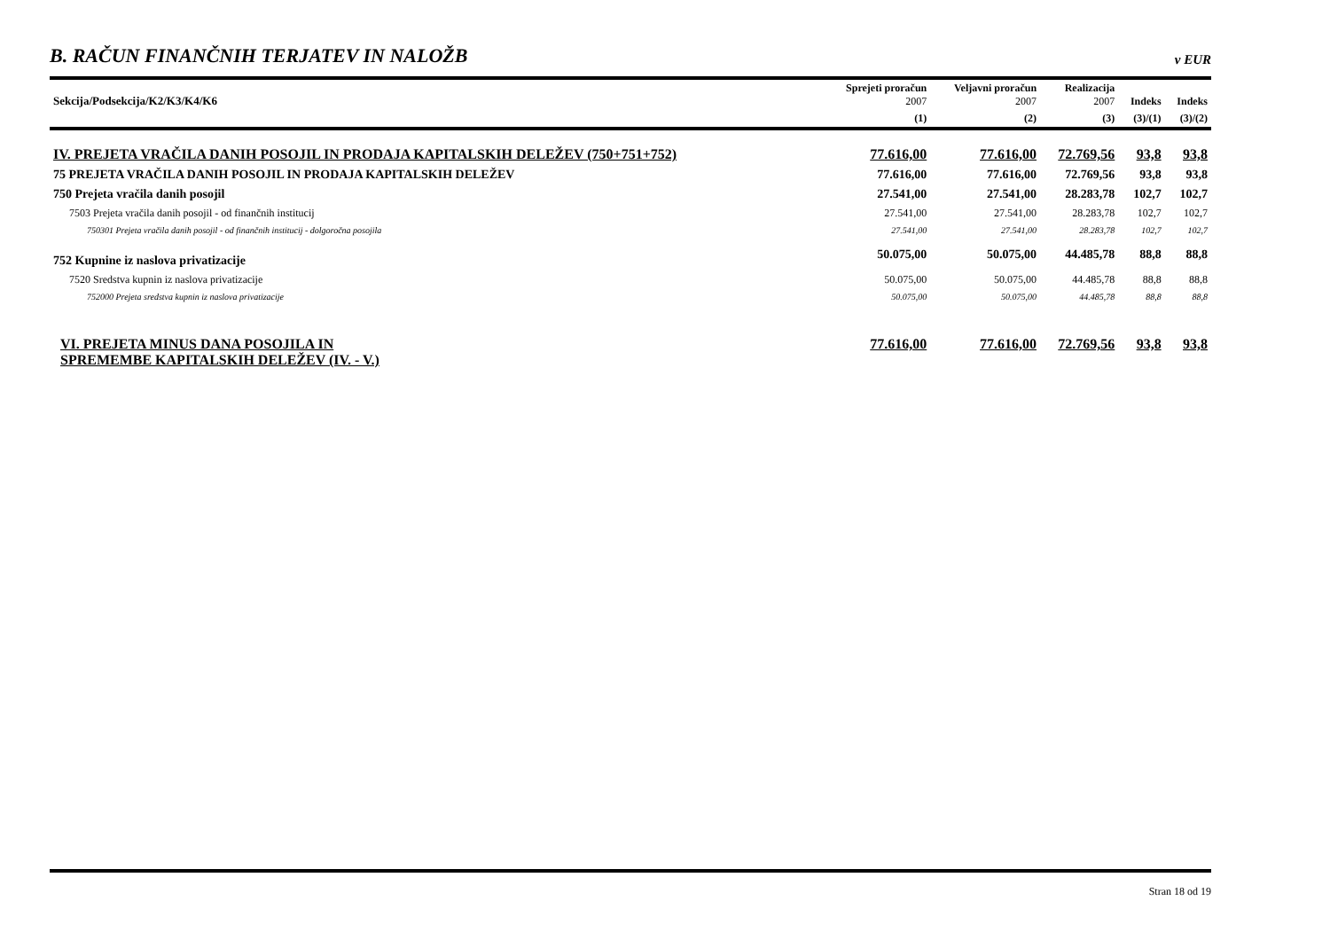B. RAČUN FINANČNIH TERJATEV IN NALOŽB v EUR
| Sekcija/Podsekcija/K2/K3/K4/K6 | Sprejeti proračun 2007 | Veljavni proračun 2007 | Realizacija 2007 | Indeks | Indeks |
| --- | --- | --- | --- | --- | --- |
| | (1) | (2) | (3) | (3)/(1) | (3)/(2) |
| IV. PREJETA VRAČILA DANIH POSOJIL IN PRODAJA KAPITALSKIH DELEŽEV (750+751+752) | 77.616,00 | 77.616,00 | 72.769,56 | 93,8 | 93,8 |
| 75 PREJETA VRAČILA DANIH POSOJIL IN PRODAJA KAPITALSKIH DELEŽEV | 77.616,00 | 77.616,00 | 72.769,56 | 93,8 | 93,8 |
| 750 Prejeta vračila danih posojil | 27.541,00 | 27.541,00 | 28.283,78 | 102,7 | 102,7 |
| 7503 Prejeta vračila danih posojil - od finančnih institucij | 27.541,00 | 27.541,00 | 28.283,78 | 102,7 | 102,7 |
| 750301 Prejeta vračila danih posojil - od finančnih institucij - dolgoročna posojila | 27.541,00 | 27.541,00 | 28.283,78 | 102,7 | 102,7 |
| 752 Kupnine iz naslova privatizacije | 50.075,00 | 50.075,00 | 44.485,78 | 88,8 | 88,8 |
| 7520 Sredstva kupnin iz naslova privatizacije | 50.075,00 | 50.075,00 | 44.485,78 | 88,8 | 88,8 |
| 752000 Prejeta sredstva kupnin iz naslova privatizacije | 50.075,00 | 50.075,00 | 44.485,78 | 88,8 | 88,8 |
| VI. PREJETA MINUS DANA POSOJILA IN SPREMEMBE KAPITALSKIH DELEŽEV (IV. - V.) | 77.616,00 | 77.616,00 | 72.769,56 | 93,8 | 93,8 |
Stran 18 od 19